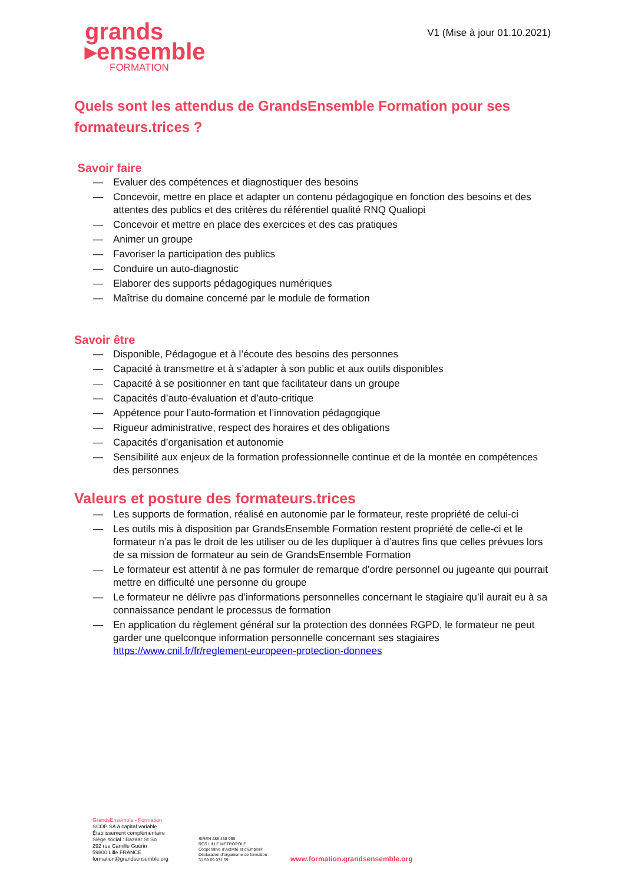grands
▸ensemble
FORMATION
V1 (Mise à jour 01.10.2021)
Quels sont les attendus de GrandsEnsemble Formation pour ses formateurs.trices ?
Savoir faire
— Evaluer des compétences et diagnostiquer des besoins
— Concevoir, mettre en place et adapter un contenu pédagogique en fonction des besoins et des attentes des publics et des critères du référentiel qualité RNQ Qualiopi
— Concevoir et mettre en place des exercices et des cas pratiques
— Animer un groupe
— Favoriser la participation des publics
— Conduire un auto-diagnostic
— Elaborer des supports pédagogiques numériques
— Maîtrise du domaine concerné par le module de formation
Savoir être
— Disponible, Pédagogue et à l’écoute des besoins des personnes
— Capacité à transmettre et à s’adapter à son public et aux outils disponibles
— Capacité à se positionner en tant que facilitateur dans un groupe
— Capacités d’auto-évaluation et d’auto-critique
— Appétence pour l’auto-formation et l’innovation pédagogique
— Rigueur administrative, respect des horaires et des obligations
— Capacités d’organisation et autonomie
— Sensibilité aux enjeux de la formation professionnelle continue et de la montée en compétences des personnes
Valeurs et posture des formateurs.trices
— Les supports de formation, réalisé en autonomie par le formateur, reste propriété de celui-ci
— Les outils mis à disposition par GrandsEnsemble Formation restent propriété de celle-ci et le formateur n’a pas le droit de les utiliser ou de les dupliquer à d’autres fins que celles prévues lors de sa mission de formateur au sein de GrandsEnsemble Formation
— Le formateur est attentif à ne pas formuler de remarque d’ordre personnel ou jugeante qui pourrait mettre en difficulté une personne du groupe
— Le formateur ne délivre pas d’informations personnelles concernant le stagiaire qu’il aurait eu à sa connaissance pendant le processus de formation
— En application du règlement général sur la protection des données RGPD, le formateur ne peut garder une quelconque information personnelle concernant ses stagiaires https://www.cnil.fr/fr/reglement-europeen-protection-donnees
GrandsEnsemble - Formation
SCOP SA à capital variable
Établissement complémentaire
Siège social : Bazaar St So
292 rue Camille Guérin
59800 Lille FRANCE
formation@grandsensemble.org
SIREN 488 458 969
RCS LILLE METROPOLE
Coopérative d’Activité et d’Emploi®
Déclaration d’organisme de formation :
31 59 09 031 59
www.formation.grandsensemble.org